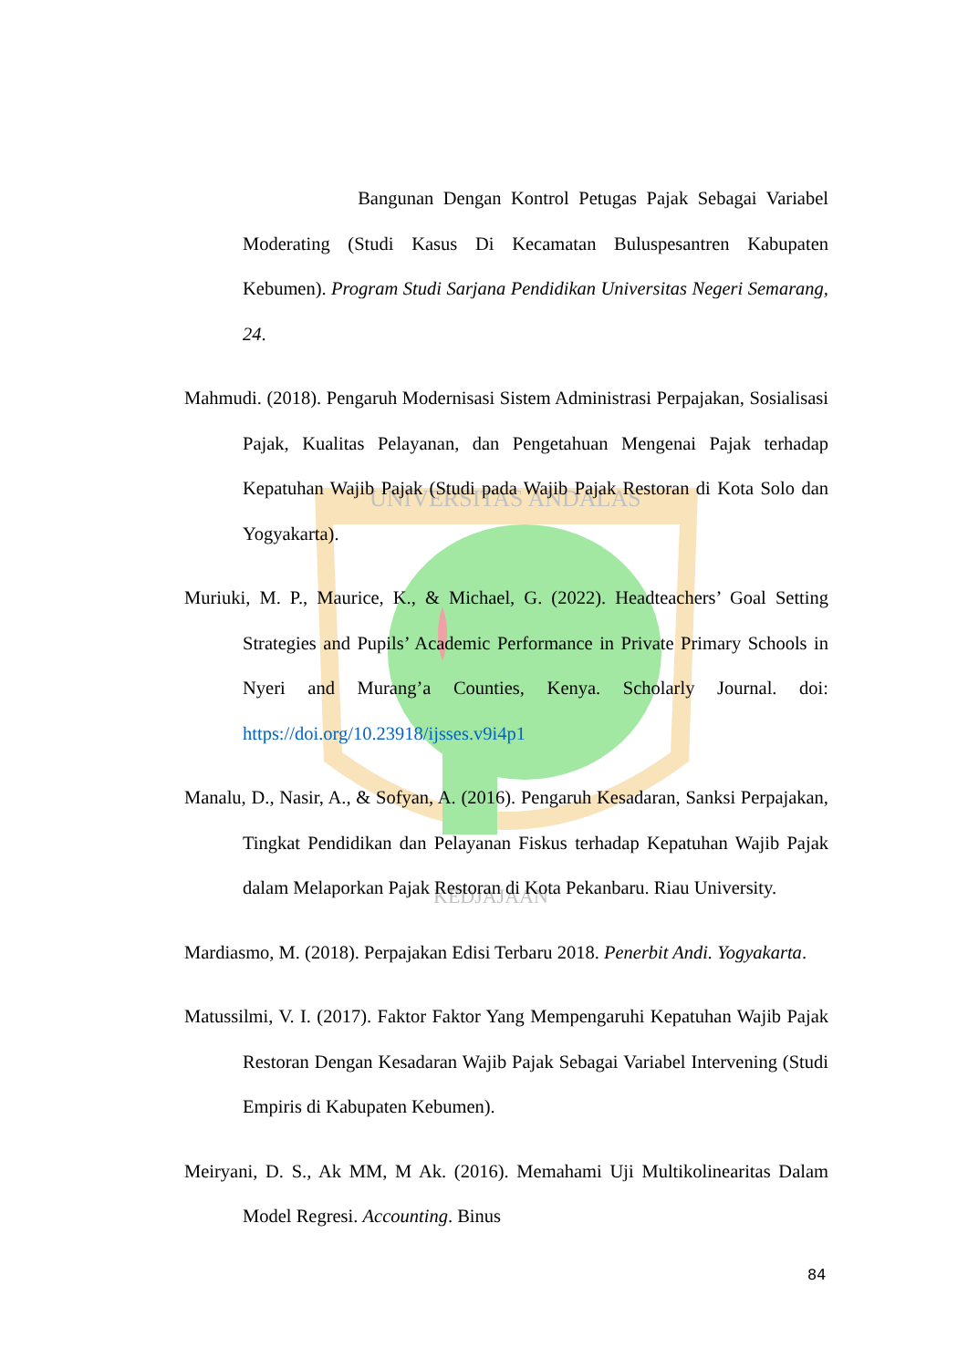UNIVERSITAS ANDALAS
KEDJAJAAN
Bangunan Dengan Kontrol Petugas Pajak Sebagai Variabel Moderating (Studi Kasus Di Kecamatan Buluspesantren Kabupaten Kebumen). Program Studi Sarjana Pendidikan Universitas Negeri Semarang, 24.
Mahmudi. (2018). Pengaruh Modernisasi Sistem Administrasi Perpajakan, Sosialisasi Pajak, Kualitas Pelayanan, dan Pengetahuan Mengenai Pajak terhadap Kepatuhan Wajib Pajak (Studi pada Wajib Pajak Restoran di Kota Solo dan Yogyakarta).
Muriuki, M. P., Maurice, K., & Michael, G. (2022). Headteachers’ Goal Setting Strategies and Pupils’ Academic Performance in Private Primary Schools in Nyeri and Murang’a Counties, Kenya. Scholarly Journal. doi: https://doi.org/10.23918/ijsses.v9i4p1
Manalu, D., Nasir, A., & Sofyan, A. (2016). Pengaruh Kesadaran, Sanksi Perpajakan, Tingkat Pendidikan dan Pelayanan Fiskus terhadap Kepatuhan Wajib Pajak dalam Melaporkan Pajak Restoran di Kota Pekanbaru. Riau University.
Mardiasmo, M. (2018). Perpajakan Edisi Terbaru 2018. Penerbit Andi. Yogyakarta.
Matussilmi, V. I. (2017). Faktor Faktor Yang Mempengaruhi Kepatuhan Wajib Pajak Restoran Dengan Kesadaran Wajib Pajak Sebagai Variabel Intervening (Studi Empiris di Kabupaten Kebumen).
Meiryani, D. S., Ak MM, M Ak. (2016). Memahami Uji Multikolinearitas Dalam Model Regresi. Accounting. Binus
84